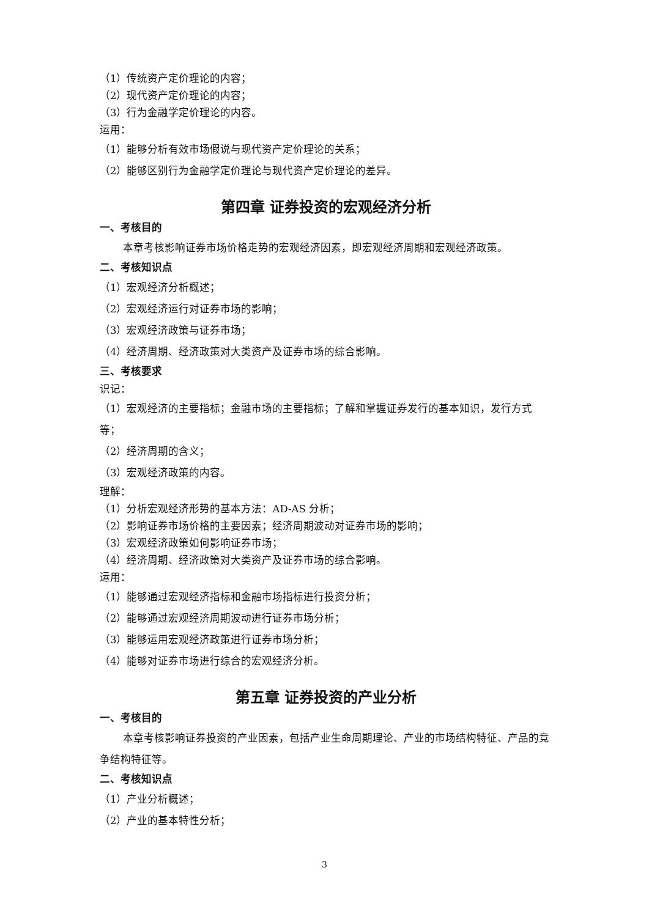（1）传统资产定价理论的内容；
（2）现代资产定价理论的内容；
（3）行为金融学定价理论的内容。
运用：
（1）能够分析有效市场假说与现代资产定价理论的关系；
（2）能够区别行为金融学定价理论与现代资产定价理论的差异。
第四章 证券投资的宏观经济分析
一、考核目的
本章考核影响证券市场价格走势的宏观经济因素，即宏观经济周期和宏观经济政策。
二、考核知识点
（1）宏观经济分析概述；
（2）宏观经济运行对证券市场的影响；
（3）宏观经济政策与证券市场；
（4）经济周期、经济政策对大类资产及证券市场的综合影响。
三、考核要求
识记：
（1）宏观经济的主要指标；金融市场的主要指标；了解和掌握证券发行的基本知识，发行方式等；
（2）经济周期的含义；
（3）宏观经济政策的内容。
理解：
（1）分析宏观经济形势的基本方法：AD-AS 分析；
（2）影响证券市场价格的主要因素；经济周期波动对证券市场的影响；
（3）宏观经济政策如何影响证券市场；
（4）经济周期、经济政策对大类资产及证券市场的综合影响。
运用：
（1）能够通过宏观经济指标和金融市场指标进行投资分析；
（2）能够通过宏观经济周期波动进行证券市场分析；
（3）能够运用宏观经济政策进行证券市场分析；
（4）能够对证券市场进行综合的宏观经济分析。
第五章 证券投资的产业分析
一、考核目的
本章考核影响证券投资的产业因素，包括产业生命周期理论、产业的市场结构特征、产品的竞争结构特征等。
二、考核知识点
（1）产业分析概述；
（2）产业的基本特性分析；
3